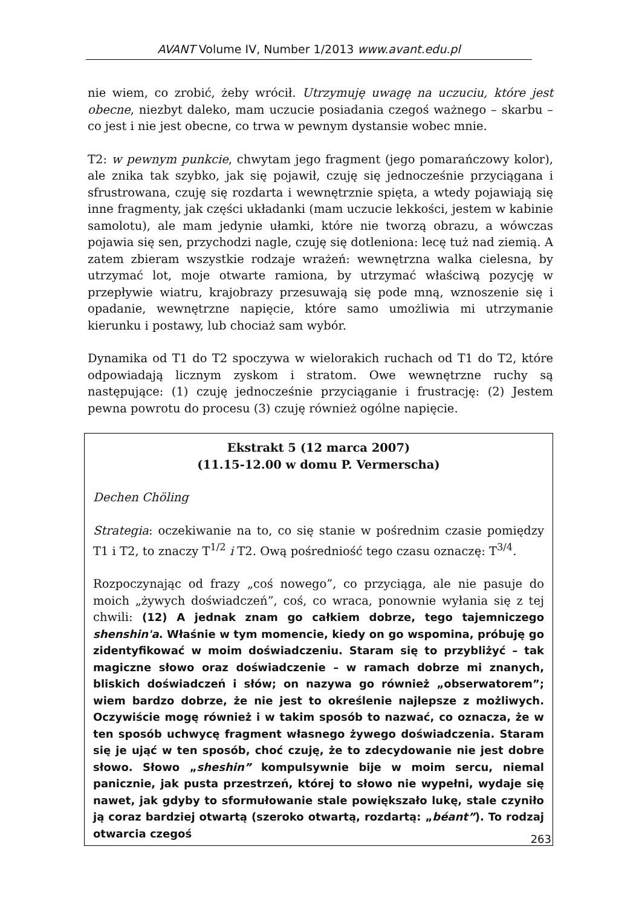AVANT Volume IV, Number 1/2013 www.avant.edu.pl
nie wiem, co zrobić, żeby wrócił. Utrzymuję uwagę na uczuciu, które jest obecne, niezbyt daleko, mam uczucie posiadania czegoś ważnego – skarbu – co jest i nie jest obecne, co trwa w pewnym dystansie wobec mnie.
T2: w pewnym punkcie, chwytam jego fragment (jego pomarańczowy kolor), ale znika tak szybko, jak się pojawił, czuję się jednocześnie przyciągana i sfrustrowana, czuję się rozdarta i wewnętrznie spięta, a wtedy pojawiają się inne fragmenty, jak części układanki (mam uczucie lekkości, jestem w kabinie samolotu), ale mam jedynie ułamki, które nie tworzą obrazu, a wówczas pojawia się sen, przychodzi nagle, czuję się dotleniona: lecę tuż nad ziemią. A zatem zbieram wszystkie rodzaje wrażeń: wewnętrzna walka cielesna, by utrzymać lot, moje otwarte ramiona, by utrzymać właściwą pozycję w przepływie wiatru, krajobrazy przesuwają się pode mną, wznoszenie się i opadanie, wewnętrzne napięcie, które samo umożliwia mi utrzymanie kierunku i postawy, lub chociaż sam wybór.
Dynamika od T1 do T2 spoczywa w wielorakich ruchach od T1 do T2, które odpowiadają licznym zyskom i stratom. Owe wewnętrzne ruchy są następujące: (1) czuję jednocześnie przyciąganie i frustrację: (2) Jestem pewna powrotu do procesu (3) czuję również ogólne napięcie.
Ekstrakt 5 (12 marca 2007)
(11.15-12.00 w domu P. Vermerscha)
Dechen Chöling
Strategia: oczekiwanie na to, co się stanie w pośrednim czasie pomiędzy T1 i T2, to znaczy T<sup>1/2</sup> i T2. Ową pośredniość tego czasu oznaczę: T<sup>3/4</sup>.
Rozpoczynając od frazy „coś nowego”, co przyciąga, ale nie pasuje do moich „żywych doświadczeń”, coś, co wraca, ponownie wyłania się z tej chwili: (12) A jednak znam go całkiem dobrze, tego tajemniczego shenshin'a. Właśnie w tym momencie, kiedy on go wspomina, próbuję go zidentyfikować w moim doświadczeniu. Staram się to przybliżyć – tak magiczne słowo oraz doświadczenie – w ramach dobrze mi znanych, bliskich doświadczeń i słów; on nazywa go również „obserwatorem”; wiem bardzo dobrze, że nie jest to określenie najlepsze z możliwych. Oczywiście mogę również i w takim sposób to nazwać, co oznacza, że w ten sposób uchwycę fragment własnego żywego doświadczenia. Staram się je ująć w ten sposób, choć czuję, że to zdecydowanie nie jest dobre słowo. Słowo „sheshin” kompulsywnie bije w moim sercu, niemal panicznie, jak pusta przestrzeń, której to słowo nie wypełni, wydaje się nawet, jak gdyby to sformułowanie stale powiększało lukę, stale czyniło ją coraz bardziej otwartą (szeroko otwartą, rozdartą: „béant”). To rodzaj otwarcia czegoś
263